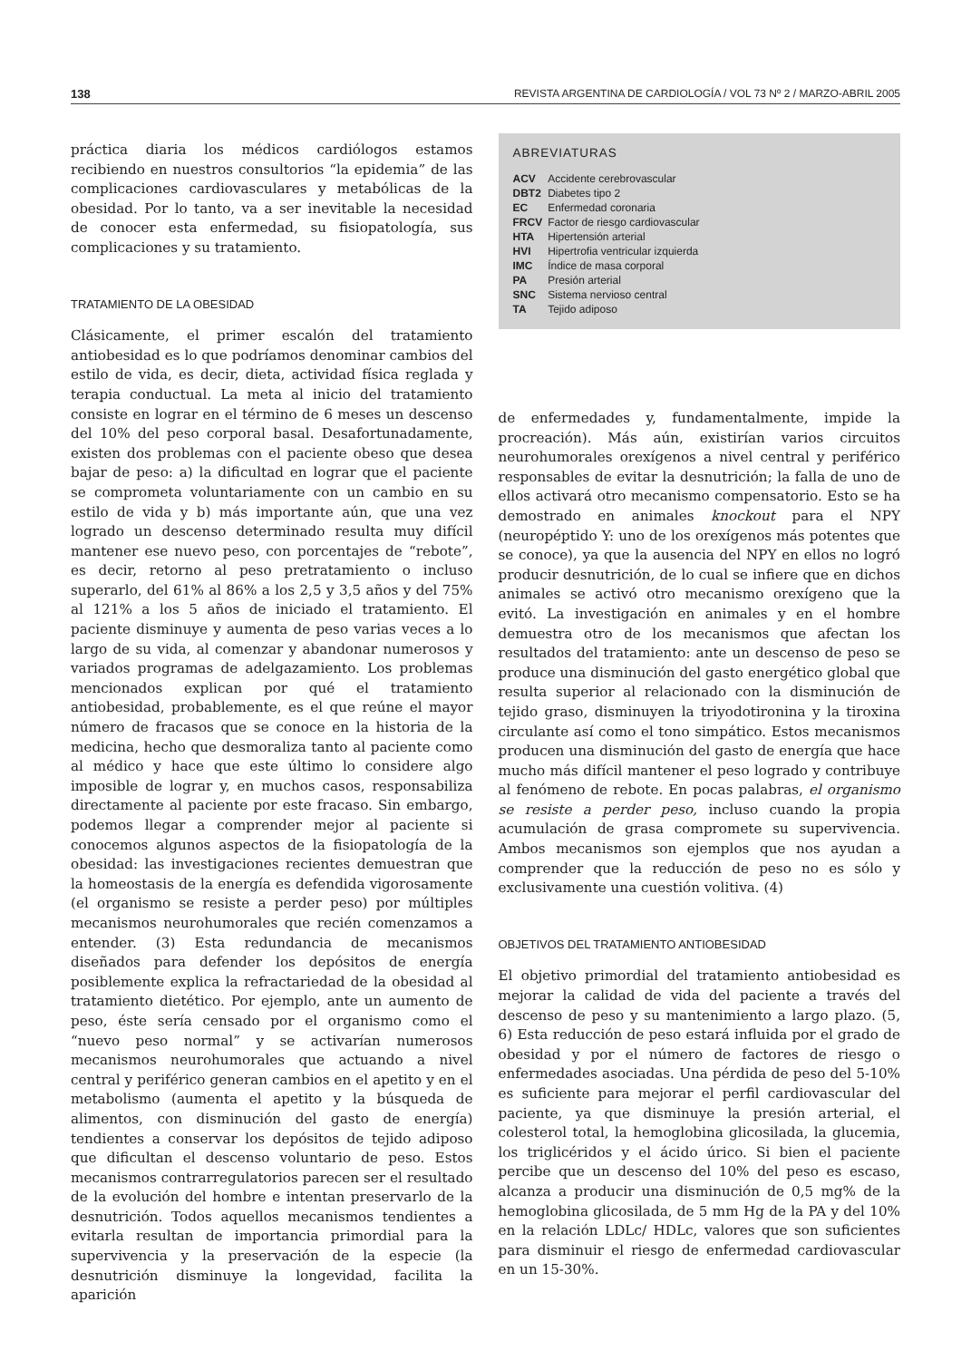138 REVISTA ARGENTINA DE CARDIOLOGÍA / VOL 73 Nº 2 / MARZO-ABRIL 2005
práctica diaria los médicos cardiólogos estamos recibiendo en nuestros consultorios “la epidemia” de las complicaciones cardiovasculares y metabólicas de la obesidad. Por lo tanto, va a ser inevitable la necesidad de conocer esta enfermedad, su fisiopatología, sus complicaciones y su tratamiento.
TRATAMIENTO DE LA OBESIDAD
Clásicamente, el primer escalón del tratamiento antiobesidad es lo que podríamos denominar cambios del estilo de vida, es decir, dieta, actividad física reglada y terapia conductual. La meta al inicio del tratamiento consiste en lograr en el término de 6 meses un descenso del 10% del peso corporal basal. Desafortunadamente, existen dos problemas con el paciente obeso que desea bajar de peso: a) la dificultad en lograr que el paciente se comprometa voluntariamente con un cambio en su estilo de vida y b) más importante aún, que una vez logrado un descenso determinado resulta muy difícil mantener ese nuevo peso, con porcentajes de “rebote”, es decir, retorno al peso pretratamiento o incluso superarlo, del 61% al 86% a los 2,5 y 3,5 años y del 75% al 121% a los 5 años de iniciado el tratamiento. El paciente disminuye y aumenta de peso varias veces a lo largo de su vida, al comenzar y abandonar numerosos y variados programas de adelgazamiento. Los problemas mencionados explican por qué el tratamiento antiobesidad, probablemente, es el que reúne el mayor número de fracasos que se conoce en la historia de la medicina, hecho que desmoraliza tanto al paciente como al médico y hace que este último lo considere algo imposible de lograr y, en muchos casos, responsabiliza directamente al paciente por este fracaso. Sin embargo, podemos llegar a comprender mejor al paciente si conocemos algunos aspectos de la fisiopatología de la obesidad: las investigaciones recientes demuestran que la homeostasis de la energía es defendida vigorosamente (el organismo se resiste a perder peso) por múltiples mecanismos neurohumorales que recién comenzamos a entender. (3) Esta redundancia de mecanismos diseñados para defender los depósitos de energía posiblemente explica la refractariedad de la obesidad al tratamiento dietético. Por ejemplo, ante un aumento de peso, éste sería censado por el organismo como el “nuevo peso normal” y se activarían numerosos mecanismos neurohumorales que actuando a nivel central y periférico generan cambios en el apetito y en el metabolismo (aumenta el apetito y la búsqueda de alimentos, con disminución del gasto de energía) tendientes a conservar los depósitos de tejido adiposo que dificultan el descenso voluntario de peso. Estos mecanismos contrarregulatorios parecen ser el resultado de la evolución del hombre e intentan preservarlo de la desnutrición. Todos aquellos mecanismos tendientes a evitarla resultan de importancia primordial para la supervivencia y la preservación de la especie (la desnutrición disminuye la longevidad, facilita la aparición
ABREVIATURAS
| ACV | Accidente cerebrovascular |
| DBT2 | Diabetes tipo 2 |
| EC | Enfermedad coronaria |
| FRCV | Factor de riesgo cardiovascular |
| HTA | Hipertensión arterial |
| HVI | Hipertrofia ventricular izquierda |
| IMC | Índice de masa corporal |
| PA | Presión arterial |
| SNC | Sistema nervioso central |
| TA | Tejido adiposo |
de enfermedades y, fundamentalmente, impide la procreación). Más aún, existirían varios circuitos neurohumorales orexígenos a nivel central y periférico responsables de evitar la desnutrición; la falla de uno de ellos activará otro mecanismo compensatorio. Esto se ha demostrado en animales knockout para el NPY (neuropéptido Y: uno de los orexígenos más potentes que se conoce), ya que la ausencia del NPY en ellos no logró producir desnutrición, de lo cual se infiere que en dichos animales se activó otro mecanismo orexígeno que la evitó. La investigación en animales y en el hombre demuestra otro de los mecanismos que afectan los resultados del tratamiento: ante un descenso de peso se produce una disminución del gasto energético global que resulta superior al relacionado con la disminución de tejido graso, disminuyen la triyodotironina y la tiroxina circulante así como el tono simpático. Estos mecanismos producen una disminución del gasto de energía que hace mucho más difícil mantener el peso logrado y contribuye al fenómeno de rebote. En pocas palabras, el organismo se resiste a perder peso, incluso cuando la propia acumulación de grasa compromete su supervivencia. Ambos mecanismos son ejemplos que nos ayudan a comprender que la reducción de peso no es sólo y exclusivamente una cuestión volitiva. (4)
OBJETIVOS DEL TRATAMIENTO ANTIOBESIDAD
El objetivo primordial del tratamiento antiobesidad es mejorar la calidad de vida del paciente a través del descenso de peso y su mantenimiento a largo plazo. (5, 6) Esta reducción de peso estará influida por el grado de obesidad y por el número de factores de riesgo o enfermedades asociadas. Una pérdida de peso del 5-10% es suficiente para mejorar el perfil cardiovascular del paciente, ya que disminuye la presión arterial, el colesterol total, la hemoglobina glicosilada, la glucemia, los triglicéridos y el ácido úrico. Si bien el paciente percibe que un descenso del 10% del peso es escaso, alcanza a producir una disminución de 0,5 mg% de la hemoglobina glicosilada, de 5 mm Hg de la PA y del 10% en la relación LDLc/ HDLc, valores que son suficientes para disminuir el riesgo de enfermedad cardiovascular en un 15-30%.